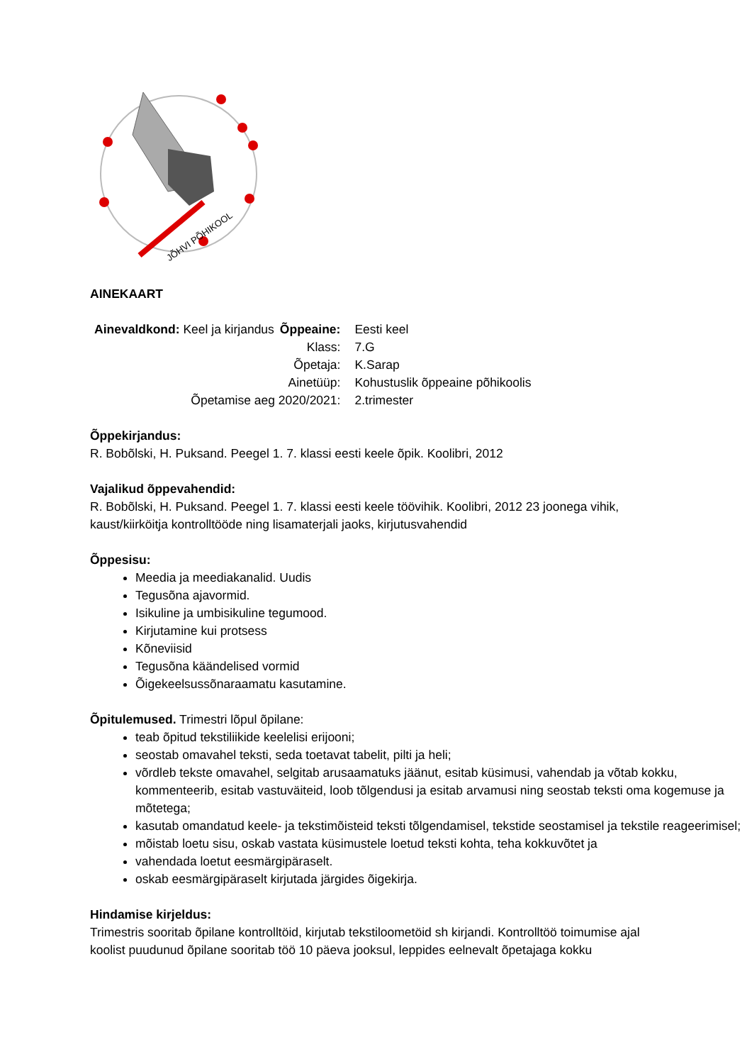JÕHVI PÕHIKOOL
AINEKAART
| Ainevaldkond: Keel ja kirjandus | Õppeaine: | Eesti keel |
| | Klass: | 7.G |
| | Õpetaja: | K.Sarap |
| | Ainetüüp: | Kohustuslik õppeaine põhikoolis |
| Õpetamise aeg 2020/2021: | | 2.trimester |
Õppekirjandus:
R. Bobõlski, H. Puksand. Peegel 1. 7. klassi eesti keele õpik. Koolibri, 2012
Vajalikud õppevahendid:
R. Bobõlski, H. Puksand. Peegel 1. 7. klassi eesti keele töövihik. Koolibri, 2012 23 joonega vihik,
kaust/kiirköitja kontrolltööde ning lisamaterjali jaoks, kirjutusvahendid
Õppesisu:
Meedia ja meediakanalid. Uudis
Tegusõna ajavormid.
Isikuline ja umbisikuline tegumood.
Kirjutamine kui protsess
Kõneviisid
Tegusõna käändelised vormid
Õigekeelsussõnaraamatu kasutamine.
Õpitulemused. Trimestri lõpul õpilane:
teab õpitud tekstiliikide keelelisi erijooni;
seostab omavahel teksti, seda toetavat tabelit, pilti ja heli;
võrdleb tekste omavahel, selgitab arusaamatuks jäänut, esitab küsimusi, vahendab ja võtab kokku, kommenteerib, esitab vastuväiteid, loob tõlgendusi ja esitab arvamusi ning seostab teksti oma kogemuse ja mõtetega;
kasutab omandatud keele- ja tekstimõisteid teksti tõlgendamisel, tekstide seostamisel ja tekstile reageerimisel;
mõistab loetu sisu, oskab vastata küsimustele loetud teksti kohta, teha kokkuvõtet ja
vahendada loetut eesmärgipäraselt.
oskab eesmärgipäraselt kirjutada järgides õigekirja.
Hindamise kirjeldus:
Trimestris sooritab õpilane kontrolltöid, kirjutab tekstiloometöid sh kirjandi. Kontrolltöö toimumise ajal
koolist puudunud õpilane sooritab töö 10 päeva jooksul, leppides eelnevalt õpetajaga kokku